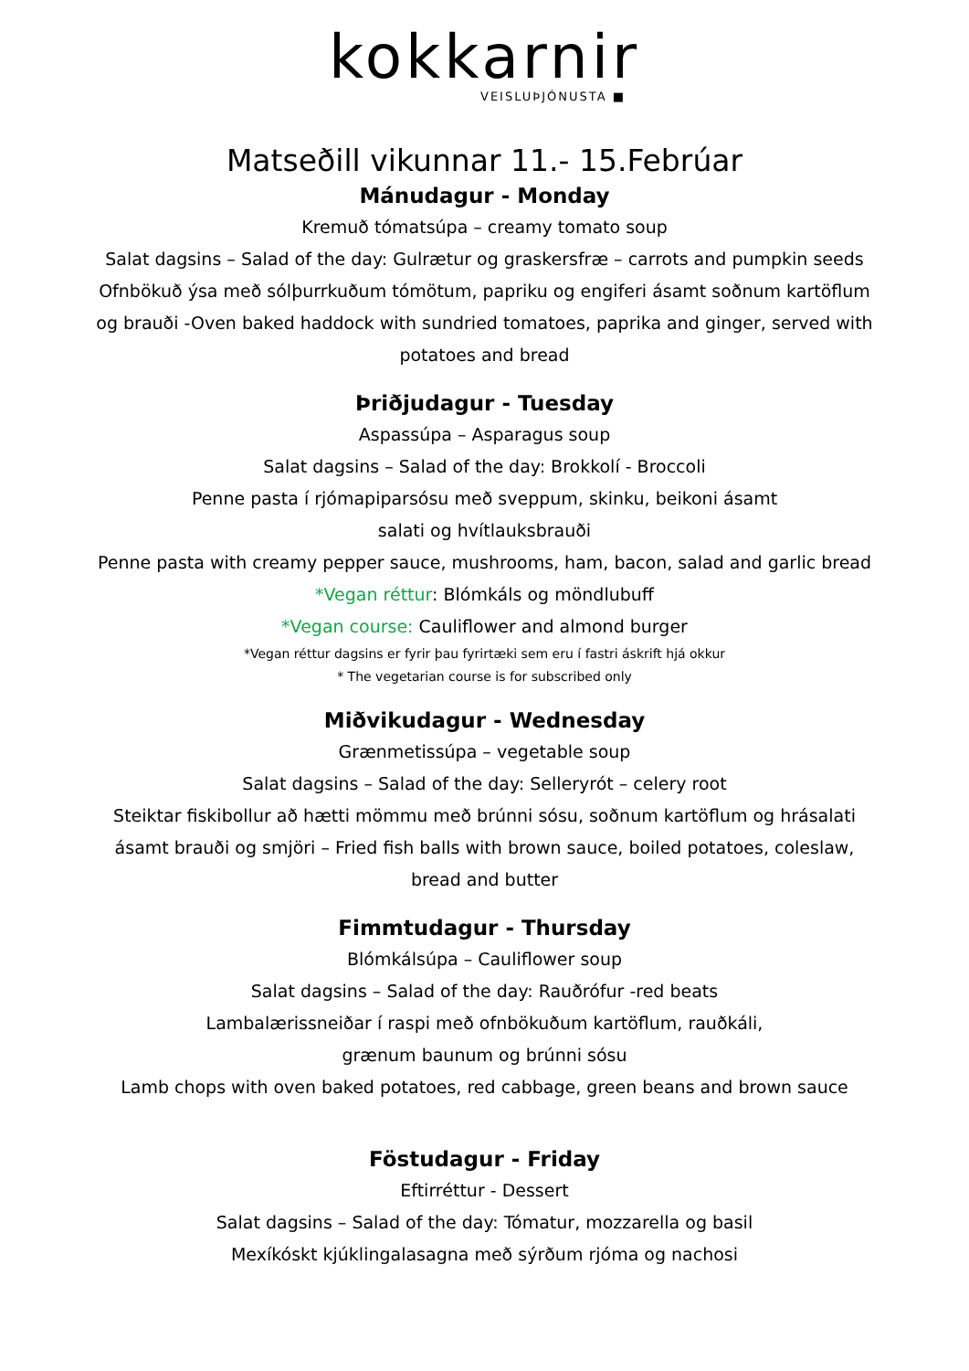kokkarnir
VEISLUÞJÓNUSTA ■
Matseðill vikunnar 11.- 15.Febrúar
Mánudagur - Monday
Kremuð tómatsúpa – creamy tomato soup
Salat dagsins – Salad of the day: Gulrætur og graskersfræ – carrots and pumpkin seeds
Ofnbökuð ýsa með sólþurrkuðum tómötum, papriku og engiferi ásamt soðnum kartöflum
og brauði -Oven baked haddock with sundried tomatoes, paprika and ginger, served with
potatoes and bread
Þriðjudagur - Tuesday
Aspassúpa – Asparagus soup
Salat dagsins – Salad of the day: Brokkolí - Broccoli
Penne pasta í rjómapiparsósu með sveppum, skinku, beikoni ásamt
salati og hvítlauksbrauði
Penne pasta with creamy pepper sauce, mushrooms, ham, bacon, salad and garlic bread
*Vegan réttur: Blómkáls og möndlubuff
*Vegan course: Cauliflower and almond burger
*Vegan réttur dagsins er fyrir þau fyrirtæki sem eru í fastri áskrift hjá okkur
* The vegetarian course is for subscribed only
Miðvikudagur - Wednesday
Grænmetissúpa – vegetable soup
Salat dagsins – Salad of the day: Selleryrót – celery root
Steiktar fiskibollur að hætti mömmu með brúnni sósu, soðnum kartöflum og hrásalati
ásamt brauði og smjöri – Fried fish balls with brown sauce, boiled potatoes, coleslaw,
bread and butter
Fimmtudagur - Thursday
Blómkálsúpa – Cauliflower soup
Salat dagsins – Salad of the day: Rauðrófur -red beats
Lambalærissneiðar í raspi með ofnbökuðum kartöflum, rauðkáli,
grænum baunum og brúnni sósu
Lamb chops with oven baked potatoes, red cabbage, green beans and brown sauce
Föstudagur - Friday
Eftirréttur - Dessert
Salat dagsins – Salad of the day: Tómatur, mozzarella og basil
Mexíkóskt kjúklingalasagna með sýrðum rjóma og nachosi